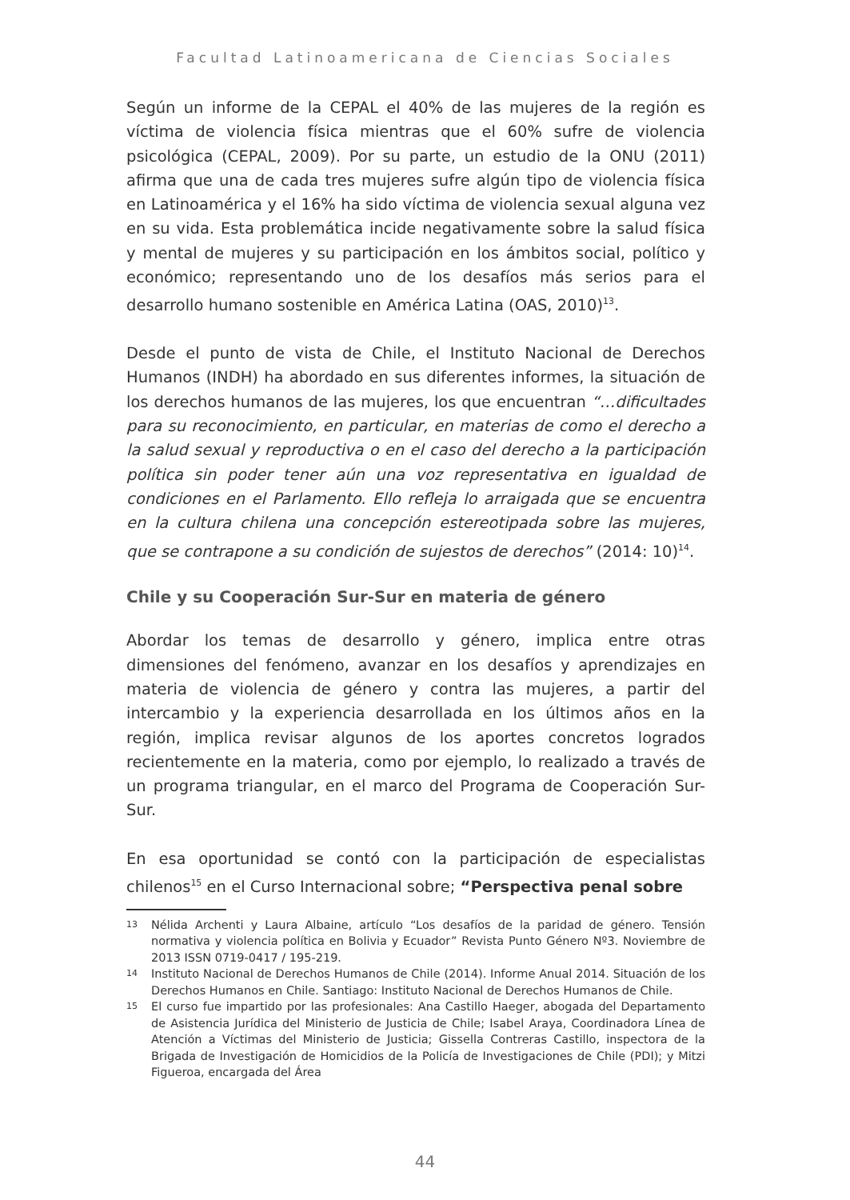Facultad Latinoamericana de Ciencias Sociales
Según un informe de la CEPAL el 40% de las mujeres de la región es víctima de violencia física mientras que el 60% sufre de violencia psicológica (CEPAL, 2009). Por su parte, un estudio de la ONU (2011) afirma que una de cada tres mujeres sufre algún tipo de violencia física en Latinoamérica y el 16% ha sido víctima de violencia sexual alguna vez en su vida. Esta problemática incide negativamente sobre la salud física y mental de mujeres y su participación en los ámbitos social, político y económico; representando uno de los desafíos más serios para el desarrollo humano sostenible en América Latina (OAS, 2010)<sup>13</sup>.
Desde el punto de vista de Chile, el Instituto Nacional de Derechos Humanos (INDH) ha abordado en sus diferentes informes, la situación de los derechos humanos de las mujeres, los que encuentran “…dificultades para su reconocimiento, en particular, en materias de como el derecho a la salud sexual y reproductiva o en el caso del derecho a la participación política sin poder tener aún una voz representativa en igualdad de condiciones en el Parlamento. Ello refleja lo arraigada que se encuentra en la cultura chilena una concepción estereotipada sobre las mujeres, que se contrapone a su condición de sujestos de derechos” (2014: 10)<sup>14</sup>.
Chile y su Cooperación Sur-Sur en materia de género
Abordar los temas de desarrollo y género, implica entre otras dimensiones del fenómeno, avanzar en los desafíos y aprendizajes en materia de violencia de género y contra las mujeres, a partir del intercambio y la experiencia desarrollada en los últimos años en la región, implica revisar algunos de los aportes concretos logrados recientemente en la materia, como por ejemplo, lo realizado a través de un programa triangular, en el marco del Programa de Cooperación Sur-Sur.
En esa oportunidad se contó con la participación de especialistas chilenos<sup>15</sup> en el Curso Internacional sobre; “Perspectiva penal sobre
13 Nélida Archenti y Laura Albaine, artículo “Los desafíos de la paridad de género. Tensión normativa y violencia política en Bolivia y Ecuador” Revista Punto Género Nº3. Noviembre de 2013 ISSN 0719-0417 / 195-219.
14 Instituto Nacional de Derechos Humanos de Chile (2014). Informe Anual 2014. Situación de los Derechos Humanos en Chile. Santiago: Instituto Nacional de Derechos Humanos de Chile.
15 El curso fue impartido por las profesionales: Ana Castillo Haeger, abogada del Departamento de Asistencia Jurídica del Ministerio de Justicia de Chile; Isabel Araya, Coordinadora Línea de Atención a Víctimas del Ministerio de Justicia; Gissella Contreras Castillo, inspectora de la Brigada de Investigación de Homicidios de la Policía de Investigaciones de Chile (PDI); y Mitzi Figueroa, encargada del Área
44